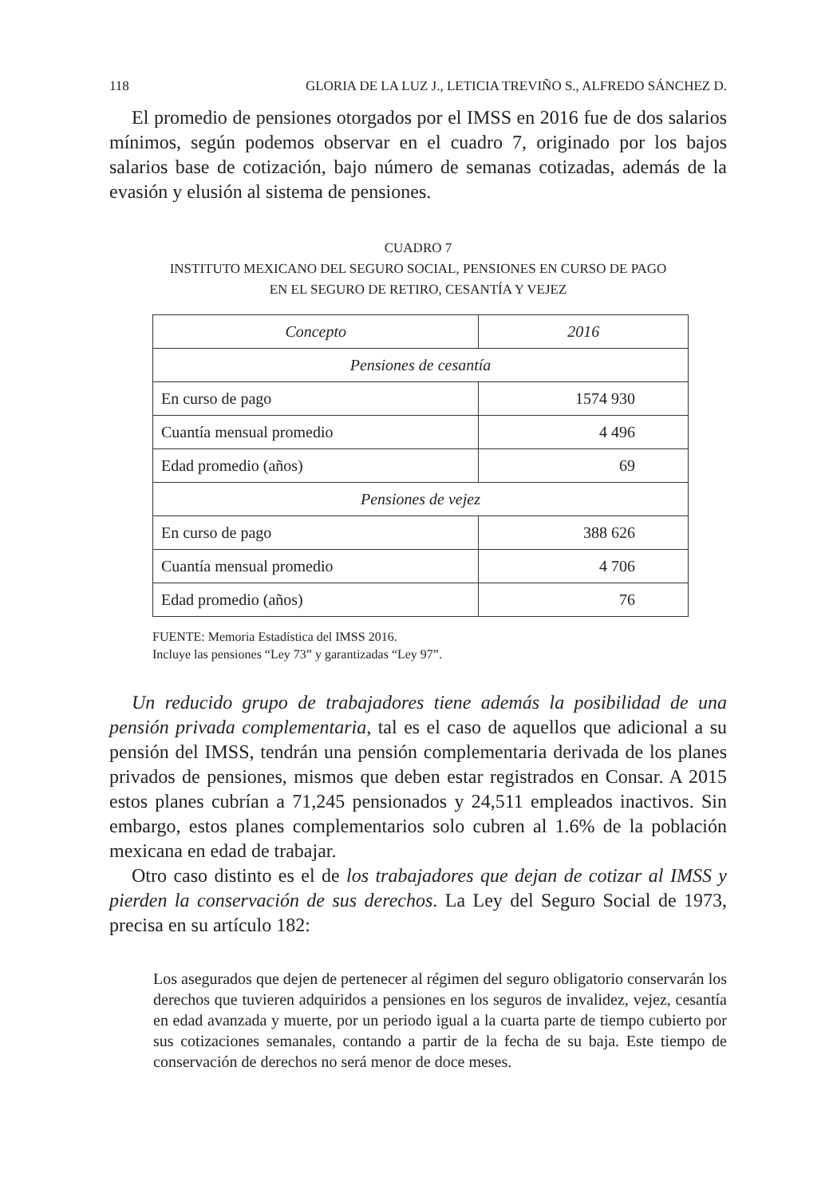118 GLORIA DE LA LUZ J., LETICIA TREVIÑO S., ALFREDO SÁNCHEZ D.
El promedio de pensiones otorgados por el IMSS en 2016 fue de dos salarios mínimos, según podemos observar en el cuadro 7, originado por los bajos salarios base de cotización, bajo número de semanas cotizadas, además de la evasión y elusión al sistema de pensiones.
CUADRO 7
INSTITUTO MEXICANO DEL SEGURO SOCIAL, PENSIONES EN CURSO DE PAGO
EN EL SEGURO DE RETIRO, CESANTÍA Y VEJEZ
| Concepto | 2016 |
| --- | --- |
| Pensiones de cesantía | |
| En curso de pago | 1574 930 |
| Cuantía mensual promedio | 4 496 |
| Edad promedio (años) | 69 |
| Pensiones de vejez | |
| En curso de pago | 388 626 |
| Cuantía mensual promedio | 4 706 |
| Edad promedio (años) | 76 |
FUENTE: Memoria Estadística del IMSS 2016.
Incluye las pensiones “Ley 73” y garantizadas “Ley 97”.
Un reducido grupo de trabajadores tiene además la posibilidad de una pensión privada complementaria, tal es el caso de aquellos que adicional a su pensión del IMSS, tendrán una pensión complementaria derivada de los planes privados de pensiones, mismos que deben estar registrados en Consar. A 2015 estos planes cubrían a 71,245 pensionados y 24,511 empleados inactivos. Sin embargo, estos planes complementarios solo cubren al 1.6% de la población mexicana en edad de trabajar.
Otro caso distinto es el de los trabajadores que dejan de cotizar al IMSS y pierden la conservación de sus derechos. La Ley del Seguro Social de 1973, precisa en su artículo 182:
Los asegurados que dejen de pertenecer al régimen del seguro obligatorio conservarán los derechos que tuvieren adquiridos a pensiones en los seguros de invalidez, vejez, cesantía en edad avanzada y muerte, por un periodo igual a la cuarta parte de tiempo cubierto por sus cotizaciones semanales, contando a partir de la fecha de su baja. Este tiempo de conservación de derechos no será menor de doce meses.